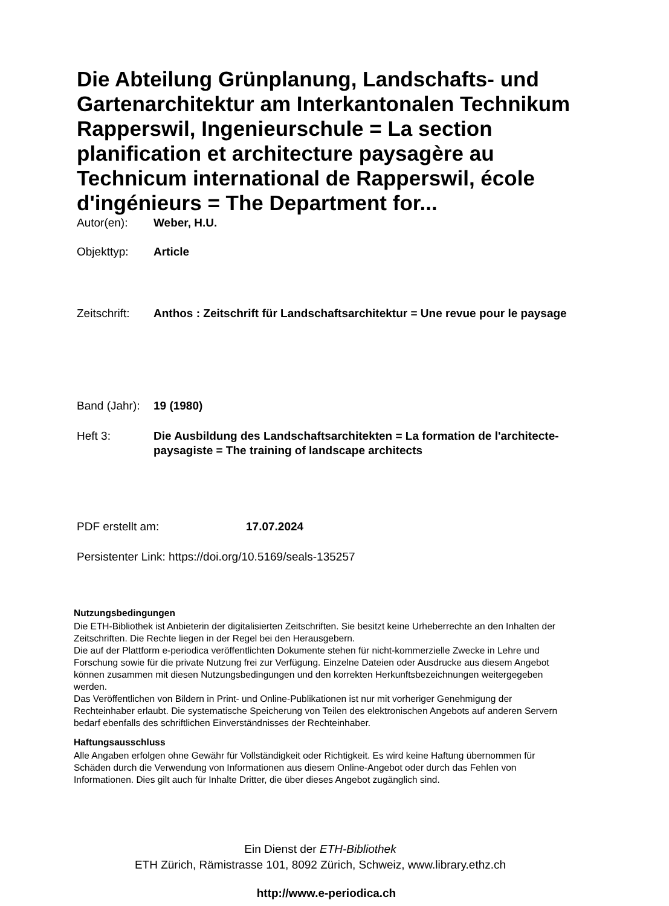Die Abteilung Grünplanung, Landschafts- und Gartenarchitektur am Interkantonalen Technikum Rapperswil, Ingenieurschule = La section planification et architecture paysagère au Technicum international de Rapperswil, école d'ingénieurs = The Department for...
Autor(en): Weber, H.U.
Objekttyp: Article
Zeitschrift:
Anthos : Zeitschrift für Landschaftsarchitektur = Une revue pour le paysage
Band (Jahr):
19 (1980)
Heft 3: Die Ausbildung des Landschaftsarchitekten = La formation de l'architecte-paysagiste = The training of landscape architects
PDF erstellt am: 17.07.2024
Persistenter Link: https://doi.org/10.5169/seals-135257
Nutzungsbedingungen
Die ETH-Bibliothek ist Anbieterin der digitalisierten Zeitschriften. Sie besitzt keine Urheberrechte an den Inhalten der Zeitschriften. Die Rechte liegen in der Regel bei den Herausgebern.
Die auf der Plattform e-periodica veröffentlichten Dokumente stehen für nicht-kommerzielle Zwecke in Lehre und Forschung sowie für die private Nutzung frei zur Verfügung. Einzelne Dateien oder Ausdrucke aus diesem Angebot können zusammen mit diesen Nutzungsbedingungen und den korrekten Herkunftsbezeichnungen weitergegeben werden.
Das Veröffentlichen von Bildern in Print- und Online-Publikationen ist nur mit vorheriger Genehmigung der Rechteinhaber erlaubt. Die systematische Speicherung von Teilen des elektronischen Angebots auf anderen Servern bedarf ebenfalls des schriftlichen Einverständnisses der Rechteinhaber.
Haftungsausschluss
Alle Angaben erfolgen ohne Gewähr für Vollständigkeit oder Richtigkeit. Es wird keine Haftung übernommen für Schäden durch die Verwendung von Informationen aus diesem Online-Angebot oder durch das Fehlen von Informationen. Dies gilt auch für Inhalte Dritter, die über dieses Angebot zugänglich sind.
Ein Dienst der ETH-Bibliothek
ETH Zürich, Rämistrasse 101, 8092 Zürich, Schweiz, www.library.ethz.ch
http://www.e-periodica.ch